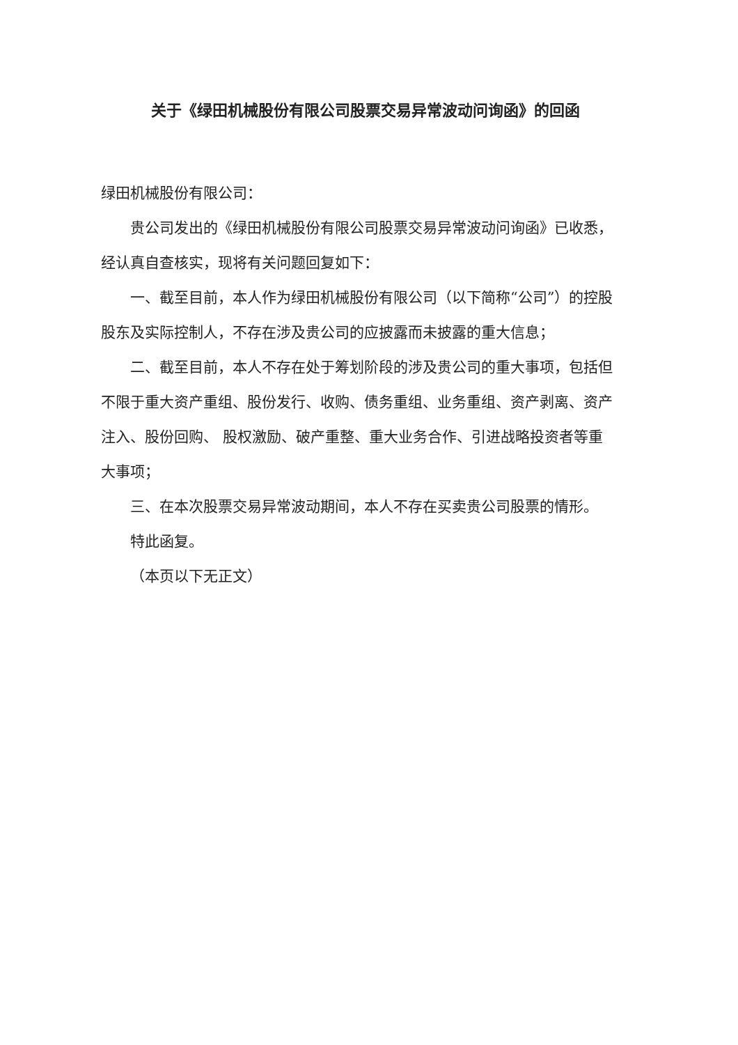关于《绿田机械股份有限公司股票交易异常波动问询函》的回函
绿田机械股份有限公司：
贵公司发出的《绿田机械股份有限公司股票交易异常波动问询函》已收悉，经认真自查核实，现将有关问题回复如下：
一、截至目前，本人作为绿田机械股份有限公司（以下简称“公司”）的控股股东及实际控制人，不存在涉及贵公司的应披露而未披露的重大信息；
二、截至目前，本人不存在处于筹划阶段的涉及贵公司的重大事项，包括但不限于重大资产重组、股份发行、收购、债务重组、业务重组、资产剥离、资产注入、股份回购、 股权激励、破产重整、重大业务合作、引进战略投资者等重大事项；
三、在本次股票交易异常波动期间，本人不存在买卖贵公司股票的情形。
特此函复。
（本页以下无正文）